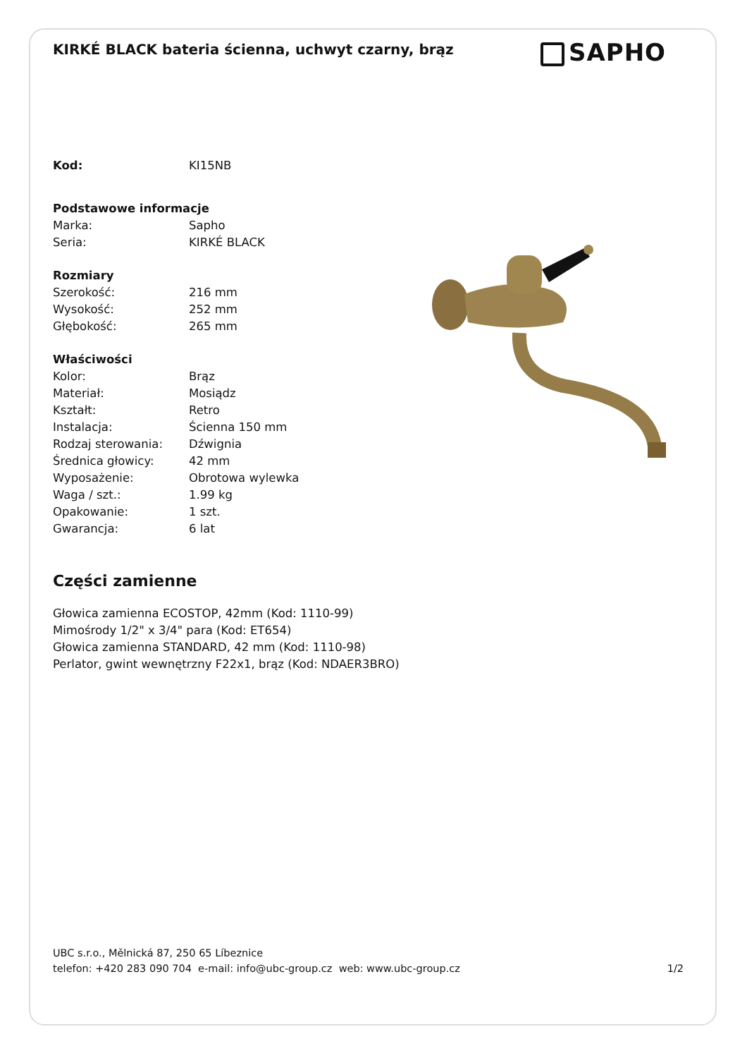KIRKÉ BLACK bateria ścienna, uchwyt czarny, brąz
SAPHO
| Kod: | KI15NB |
| Podstawowe informacje | |
| Marka: | Sapho |
| Seria: | KIRKÉ BLACK |
| Rozmiary | |
| Szerokość: | 216 mm |
| Wysokość: | 252 mm |
| Głębokość: | 265 mm |
| Właściwości | |
| Kolor: | Brąz |
| Materiał: | Mosiądz |
| Kształt: | Retro |
| Instalacja: | Ścienna 150 mm |
| Rodzaj sterowania: | Dźwignia |
| Średnica głowicy: | 42 mm |
| Wyposażenie: | Obrotowa wylewka |
| Waga / szt.: | 1.99 kg |
| Opakowanie: | 1 szt. |
| Gwarancja: | 6 lat |
Części zamienne
Głowica zamienna ECOSTOP, 42mm (Kod: 1110-99)
Mimośrody 1/2" x 3/4" para (Kod: ET654)
Głowica zamienna STANDARD, 42 mm (Kod: 1110-98)
Perlator, gwint wewnętrzny F22x1, brąz (Kod: NDAER3BRO)
UBC s.r.o., Mělnická 87, 250 65 Líbeznice
telefon: +420 283 090 704 e-mail: info@ubc-group.cz web: www.ubc-group.cz 1/2